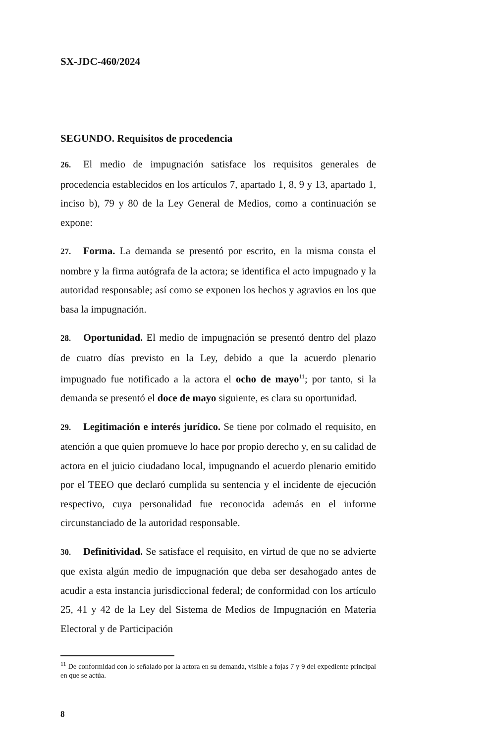SX-JDC-460/2024
SEGUNDO. Requisitos de procedencia
26. El medio de impugnación satisface los requisitos generales de procedencia establecidos en los artículos 7, apartado 1, 8, 9 y 13, apartado 1, inciso b), 79 y 80 de la Ley General de Medios, como a continuación se expone:
27. Forma. La demanda se presentó por escrito, en la misma consta el nombre y la firma autógrafa de la actora; se identifica el acto impugnado y la autoridad responsable; así como se exponen los hechos y agravios en los que basa la impugnación.
28. Oportunidad. El medio de impugnación se presentó dentro del plazo de cuatro días previsto en la Ley, debido a que la acuerdo plenario impugnado fue notificado a la actora el ocho de mayo<sup>11</sup>; por tanto, si la demanda se presentó el doce de mayo siguiente, es clara su oportunidad.
29. Legitimación e interés jurídico. Se tiene por colmado el requisito, en atención a que quien promueve lo hace por propio derecho y, en su calidad de actora en el juicio ciudadano local, impugnando el acuerdo plenario emitido por el TEEO que declaró cumplida su sentencia y el incidente de ejecución respectivo, cuya personalidad fue reconocida además en el informe circunstanciado de la autoridad responsable.
30. Definitividad. Se satisface el requisito, en virtud de que no se advierte que exista algún medio de impugnación que deba ser desahogado antes de acudir a esta instancia jurisdiccional federal; de conformidad con los artículo 25, 41 y 42 de la Ley del Sistema de Medios de Impugnación en Materia Electoral y de Participación
<sup>11</sup> De conformidad con lo señalado por la actora en su demanda, visible a fojas 7 y 9 del expediente principal en que se actúa.
8